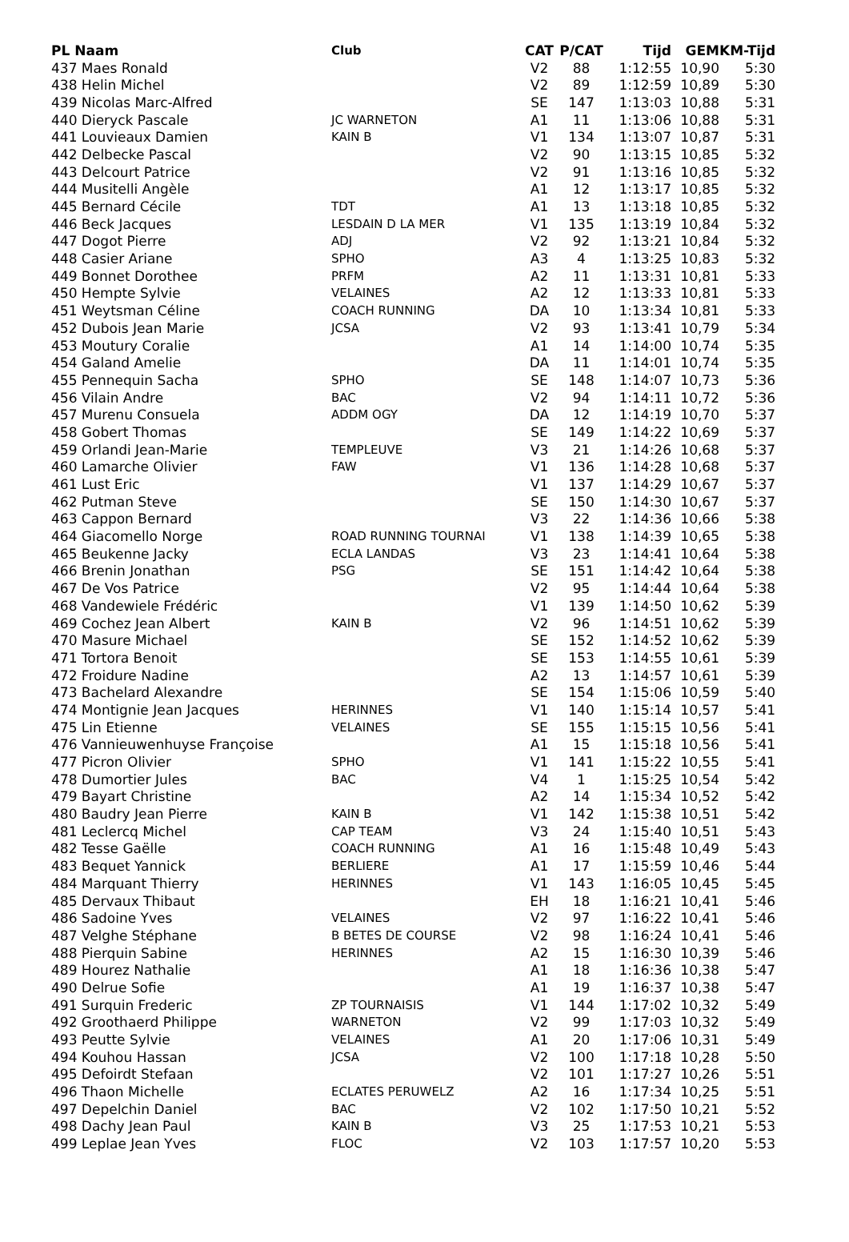| PL Naam | Club | CAT | P/CAT | Tijd | GEM | KM-Tijd |
| --- | --- | --- | --- | --- | --- | --- |
| 437 Maes Ronald | | V2 | 88 | 1:12:55 | 10,90 | 5:30 |
| 438 Helin Michel | | V2 | 89 | 1:12:59 | 10,89 | 5:30 |
| 439 Nicolas Marc-Alfred | | SE | 147 | 1:13:03 | 10,88 | 5:31 |
| 440 Dieryck Pascale | JC WARNETON | A1 | 11 | 1:13:06 | 10,88 | 5:31 |
| 441 Louvieaux Damien | KAIN B | V1 | 134 | 1:13:07 | 10,87 | 5:31 |
| 442 Delbecke Pascal | | V2 | 90 | 1:13:15 | 10,85 | 5:32 |
| 443 Delcourt Patrice | | V2 | 91 | 1:13:16 | 10,85 | 5:32 |
| 444 Musitelli Angèle | | A1 | 12 | 1:13:17 | 10,85 | 5:32 |
| 445 Bernard Cécile | TDT | A1 | 13 | 1:13:18 | 10,85 | 5:32 |
| 446 Beck Jacques | LESDAIN D LA MER | V1 | 135 | 1:13:19 | 10,84 | 5:32 |
| 447 Dogot Pierre | ADJ | V2 | 92 | 1:13:21 | 10,84 | 5:32 |
| 448 Casier Ariane | SPHO | A3 | 4 | 1:13:25 | 10,83 | 5:32 |
| 449 Bonnet Dorothee | PRFM | A2 | 11 | 1:13:31 | 10,81 | 5:33 |
| 450 Hempte Sylvie | VELAINES | A2 | 12 | 1:13:33 | 10,81 | 5:33 |
| 451 Weytsman Céline | COACH RUNNING | DA | 10 | 1:13:34 | 10,81 | 5:33 |
| 452 Dubois Jean Marie | JCSA | V2 | 93 | 1:13:41 | 10,79 | 5:34 |
| 453 Moutury Coralie | | A1 | 14 | 1:14:00 | 10,74 | 5:35 |
| 454 Galand Amelie | | DA | 11 | 1:14:01 | 10,74 | 5:35 |
| 455 Pennequin Sacha | SPHO | SE | 148 | 1:14:07 | 10,73 | 5:36 |
| 456 Vilain Andre | BAC | V2 | 94 | 1:14:11 | 10,72 | 5:36 |
| 457 Murenu Consuela | ADDM OGY | DA | 12 | 1:14:19 | 10,70 | 5:37 |
| 458 Gobert Thomas | | SE | 149 | 1:14:22 | 10,69 | 5:37 |
| 459 Orlandi Jean-Marie | TEMPLEUVE | V3 | 21 | 1:14:26 | 10,68 | 5:37 |
| 460 Lamarche Olivier | FAW | V1 | 136 | 1:14:28 | 10,68 | 5:37 |
| 461 Lust Eric | | V1 | 137 | 1:14:29 | 10,67 | 5:37 |
| 462 Putman Steve | | SE | 150 | 1:14:30 | 10,67 | 5:37 |
| 463 Cappon Bernard | | V3 | 22 | 1:14:36 | 10,66 | 5:38 |
| 464 Giacomello Norge | ROAD RUNNING TOURNAI | V1 | 138 | 1:14:39 | 10,65 | 5:38 |
| 465 Beukenne Jacky | ECLA LANDAS | V3 | 23 | 1:14:41 | 10,64 | 5:38 |
| 466 Brenin Jonathan | PSG | SE | 151 | 1:14:42 | 10,64 | 5:38 |
| 467 De Vos Patrice | | V2 | 95 | 1:14:44 | 10,64 | 5:38 |
| 468 Vandewiele Frédéric | | V1 | 139 | 1:14:50 | 10,62 | 5:39 |
| 469 Cochez Jean Albert | KAIN B | V2 | 96 | 1:14:51 | 10,62 | 5:39 |
| 470 Masure Michael | | SE | 152 | 1:14:52 | 10,62 | 5:39 |
| 471 Tortora Benoit | | SE | 153 | 1:14:55 | 10,61 | 5:39 |
| 472 Froidure Nadine | | A2 | 13 | 1:14:57 | 10,61 | 5:39 |
| 473 Bachelard Alexandre | | SE | 154 | 1:15:06 | 10,59 | 5:40 |
| 474 Montignie Jean Jacques | HERINNES | V1 | 140 | 1:15:14 | 10,57 | 5:41 |
| 475 Lin Etienne | VELAINES | SE | 155 | 1:15:15 | 10,56 | 5:41 |
| 476 Vannieuwenhuyse Françoise | | A1 | 15 | 1:15:18 | 10,56 | 5:41 |
| 477 Picron Olivier | SPHO | V1 | 141 | 1:15:22 | 10,55 | 5:41 |
| 478 Dumortier Jules | BAC | V4 | 1 | 1:15:25 | 10,54 | 5:42 |
| 479 Bayart Christine | | A2 | 14 | 1:15:34 | 10,52 | 5:42 |
| 480 Baudry Jean Pierre | KAIN B | V1 | 142 | 1:15:38 | 10,51 | 5:42 |
| 481 Leclercq Michel | CAP TEAM | V3 | 24 | 1:15:40 | 10,51 | 5:43 |
| 482 Tesse Gaëlle | COACH RUNNING | A1 | 16 | 1:15:48 | 10,49 | 5:43 |
| 483 Bequet Yannick | BERLIERE | A1 | 17 | 1:15:59 | 10,46 | 5:44 |
| 484 Marquant Thierry | HERINNES | V1 | 143 | 1:16:05 | 10,45 | 5:45 |
| 485 Dervaux Thibaut | | EH | 18 | 1:16:21 | 10,41 | 5:46 |
| 486 Sadoine Yves | VELAINES | V2 | 97 | 1:16:22 | 10,41 | 5:46 |
| 487 Velghe Stéphane | B BETES DE COURSE | V2 | 98 | 1:16:24 | 10,41 | 5:46 |
| 488 Pierquin Sabine | HERINNES | A2 | 15 | 1:16:30 | 10,39 | 5:46 |
| 489 Hourez Nathalie | | A1 | 18 | 1:16:36 | 10,38 | 5:47 |
| 490 Delrue Sofie | | A1 | 19 | 1:16:37 | 10,38 | 5:47 |
| 491 Surquin Frederic | ZP TOURNAISIS | V1 | 144 | 1:17:02 | 10,32 | 5:49 |
| 492 Groothaerd Philippe | WARNETON | V2 | 99 | 1:17:03 | 10,32 | 5:49 |
| 493 Peutte Sylvie | VELAINES | A1 | 20 | 1:17:06 | 10,31 | 5:49 |
| 494 Kouhou Hassan | JCSA | V2 | 100 | 1:17:18 | 10,28 | 5:50 |
| 495 Defoirdt Stefaan | | V2 | 101 | 1:17:27 | 10,26 | 5:51 |
| 496 Thaon Michelle | ECLATES PERUWELZ | A2 | 16 | 1:17:34 | 10,25 | 5:51 |
| 497 Depelchin Daniel | BAC | V2 | 102 | 1:17:50 | 10,21 | 5:52 |
| 498 Dachy Jean Paul | KAIN B | V3 | 25 | 1:17:53 | 10,21 | 5:53 |
| 499 Leplae Jean Yves | FLOC | V2 | 103 | 1:17:57 | 10,20 | 5:53 |